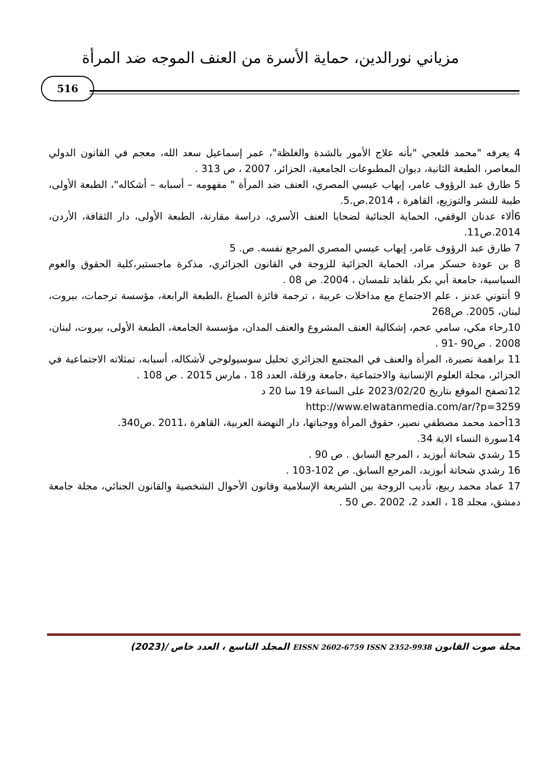مزياني نورالدين، حماية الأسرة من العنف الموجه ضد المرأة
516
4 يعرفه "محمد قلعجي "بأنه علاج الأمور بالشدة والغلظة"، عمر إسماعيل سعد الله، معجم في القانون الدولي المعاصر، الطبعة الثانية، ديوان المطبوعات الجامعية، الجزائر، 2007 ، ص 313 .
5 طارق عبد الرؤوف عامر، إيهاب عيسي المصري، العنف ضد المرأة " مفهومه – أسبابه – أشكاله"، الطبعة الأولى، طيبة للنشر والتوزيع، القاهرة ، 2014.ص.5.
6ألاء عدنان الوقفي، الحماية الجنائية لضحايا العنف الأسري، دراسة مقارنة، الطبعة الأولى، دار الثقافة، الأردن، 2014.ص11.
7 طارق عبد الرؤوف عامر، إيهاب عيسي المصري المرجع نفسه. ص. 5
8 بن عودة حسكر مراد، الحماية الجزائية للزوجة في القانون الجزائري، مذكرة ماجستير،كلية الحقوق والعوم السياسية، جامعة أبي بكر بلقايد تلمسان ، 2004. ص 08 .
9 أنتوني عدنز ، علم الاجتماع مع مداخلات عربية ، ترجمة فائزة الصباغ ،الطبعة الرابعة، مؤسسة ترجمات، بيروت، لبنان، 2005. ص268
10رحاء مكي، سامي عجم، إشكالية العنف المشروع والعنف المدان، مؤسسة الجامعة، الطبعة الأولى، بيروت، لبنان، 2008 . ص90 -91 .
11 براهمة نصيرة، المرأة والعنف في المجتمع الجزائري تحليل سوسيولوجي لأشكاله، أسبابه، تمثلاته الاجتماعية في الجزائر، مجلة العلوم الإنسانية والاجتماعية ،جامعة ورقلة، العدد 18 ، مارس 2015 . ص 108 .
12تصفح الموقع بتاريخ 2023/02/20 على الساعة 19 سا 20 د
http://www.elwatanmedia.com/ar/?p=3259
13أحمد محمد مصطفي نصير، حقوق المرأة ووجباتها، دار النهضة العربية، القاهرة ،2011 .ص340.
14سورة النساء الاية 34.
15 رشدي شحاتة أبوزيد ، المرجع السابق . ص 90 .
16 رشدي شحاتة أبوزيد، المرجع السابق. ص 102-103 .
17 عماد محمد ربيع، تأديب الزوجة بين الشريعة الإسلامية وقانون الأحوال الشخصية والقانون الجنائي، مجلة جامعة دمشق، مجلد 18 ، العدد 2، 2002 .ص 50 .
مجلة صوت القانون EISSN 2602-6759 ISSN 2352-9938 المجلد التاسع ، العدد خاص /(2023)